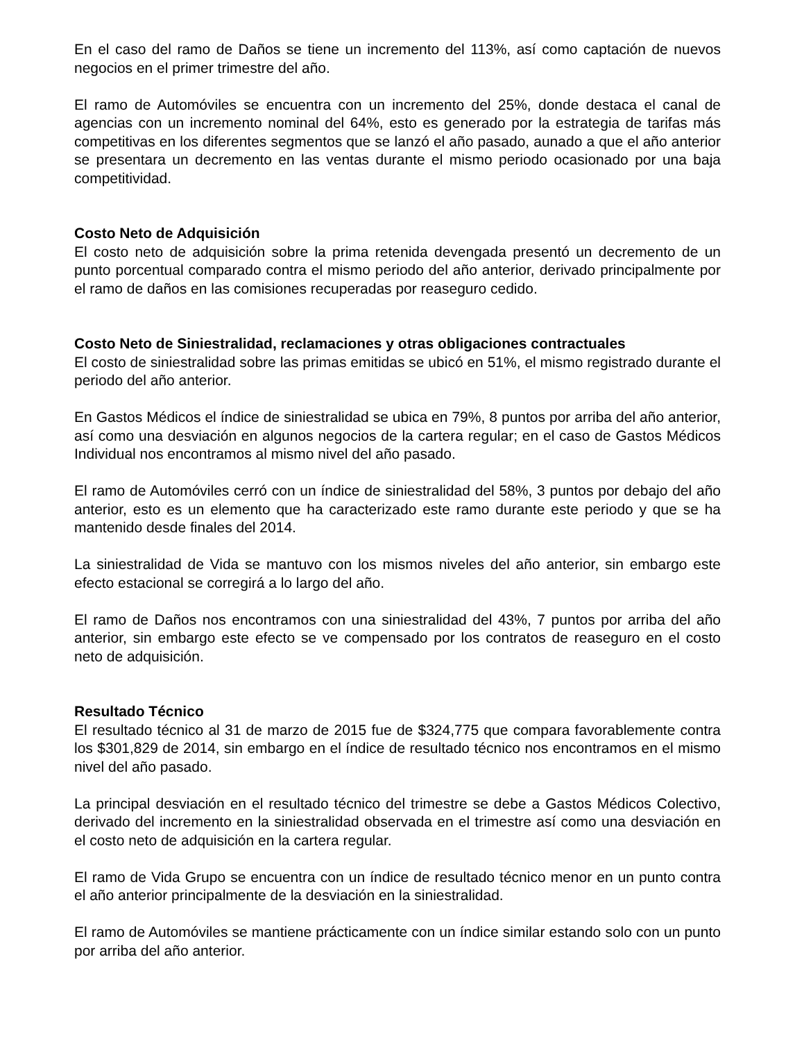En el caso del ramo de Daños se tiene un incremento del 113%, así como captación de nuevos negocios en el primer trimestre del año.
El ramo de Automóviles se encuentra con un incremento del 25%, donde destaca el canal de agencias con un incremento nominal del 64%, esto es generado por la estrategia de tarifas más competitivas en los diferentes segmentos que se lanzó el año pasado, aunado a que el año anterior se presentara un decremento en las ventas durante el mismo periodo ocasionado por una baja competitividad.
Costo Neto de Adquisición
El costo neto de adquisición sobre la prima retenida devengada presentó un decremento de un punto porcentual comparado contra el mismo periodo del año anterior, derivado principalmente por el ramo de daños en las comisiones recuperadas por reaseguro cedido.
Costo Neto de Siniestralidad, reclamaciones y otras obligaciones contractuales
El costo de siniestralidad sobre las primas emitidas se ubicó en 51%, el mismo registrado durante el periodo del año anterior.
En Gastos Médicos el índice de siniestralidad se ubica en 79%, 8 puntos por arriba del año anterior, así como una desviación en algunos negocios de la cartera regular; en el caso de Gastos Médicos Individual nos encontramos al mismo nivel del año pasado.
El ramo de Automóviles cerró con un índice de siniestralidad del 58%, 3 puntos por debajo del año anterior, esto es un elemento que ha caracterizado este ramo durante este periodo y que se ha mantenido desde finales del 2014.
La siniestralidad de Vida se mantuvo con los mismos niveles del año anterior, sin embargo este efecto estacional se corregirá a lo largo del año.
El ramo de Daños nos encontramos con una siniestralidad del 43%, 7 puntos por arriba del año anterior, sin embargo este efecto se ve compensado por los contratos de reaseguro en el costo neto de adquisición.
Resultado Técnico
El resultado técnico al 31 de marzo de 2015 fue de $324,775 que compara favorablemente contra los $301,829 de 2014, sin embargo en el índice de resultado técnico nos encontramos en el mismo nivel del año pasado.
La principal desviación en el resultado técnico del trimestre se debe a Gastos Médicos Colectivo, derivado del incremento en la siniestralidad observada en el trimestre así como una desviación en el costo neto de adquisición en la cartera regular.
El ramo de Vida Grupo se encuentra con un índice de resultado técnico menor en un punto contra el año anterior principalmente de la desviación en la siniestralidad.
El ramo de Automóviles se mantiene prácticamente con un índice similar estando solo con un punto por arriba del año anterior.